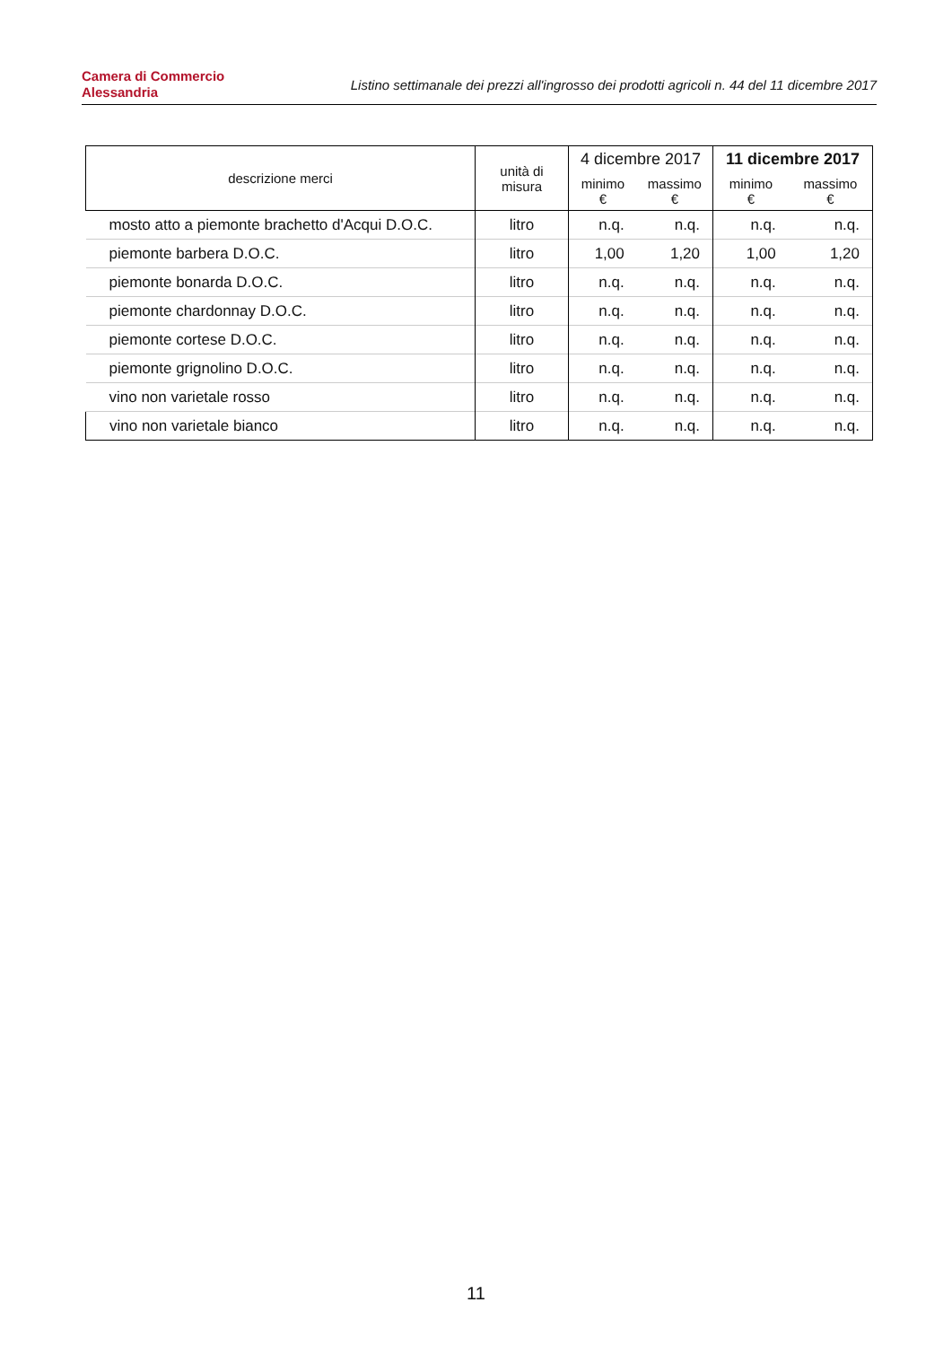Camera di Commercio
Alessandria
Listino settimanale dei prezzi all'ingrosso dei prodotti agricoli n. 44 del 11 dicembre 2017
| descrizione merci | unità di misura | 4 dicembre 2017 | | 11 dicembre 2017 | |
| --- | --- | --- | --- | --- | --- |
| | | minimo € | massimo € | minimo € | massimo € |
| mosto atto a piemonte brachetto d'Acqui D.O.C. | litro | n.q. | n.q. | n.q. | n.q. |
| piemonte barbera D.O.C. | litro | 1,00 | 1,20 | 1,00 | 1,20 |
| piemonte bonarda D.O.C. | litro | n.q. | n.q. | n.q. | n.q. |
| piemonte chardonnay D.O.C. | litro | n.q. | n.q. | n.q. | n.q. |
| piemonte cortese D.O.C. | litro | n.q. | n.q. | n.q. | n.q. |
| piemonte grignolino D.O.C. | litro | n.q. | n.q. | n.q. | n.q. |
| vino non varietale rosso | litro | n.q. | n.q. | n.q. | n.q. |
| vino non varietale bianco | litro | n.q. | n.q. | n.q. | n.q. |
11